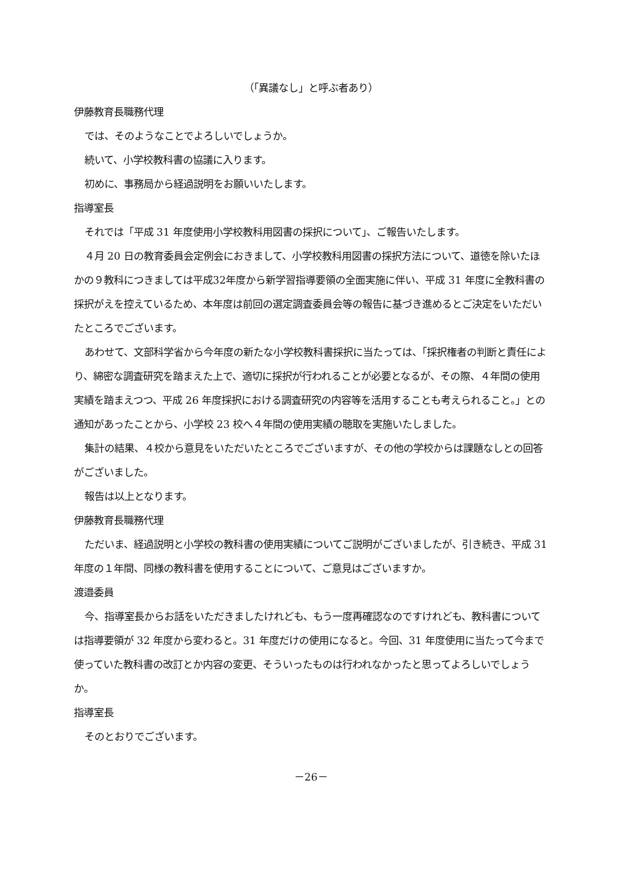（「異議なし」と呼ぶ者あり）
伊藤教育長職務代理
では、そのようなことでよろしいでしょうか。
続いて、小学校教科書の協議に入ります。
初めに、事務局から経過説明をお願いいたします。
指導室長
それでは「平成 31 年度使用小学校教科用図書の採択について」、ご報告いたします。
４月 20 日の教育委員会定例会におきまして、小学校教科用図書の採択方法について、道徳を除いたほかの９教科につきましては平成32年度から新学習指導要領の全面実施に伴い、平成 31 年度に全教科書の採択がえを控えているため、本年度は前回の選定調査委員会等の報告に基づき進めるとご決定をいただいたところでございます。
あわせて、文部科学省から今年度の新たな小学校教科書採択に当たっては、「採択権者の判断と責任により、綿密な調査研究を踏まえた上で、適切に採択が行われることが必要となるが、その際、４年間の使用実績を踏まえつつ、平成 26 年度採択における調査研究の内容等を活用することも考えられること。」との通知があったことから、小学校 23 校へ４年間の使用実績の聴取を実施いたしました。
集計の結果、４校から意見をいただいたところでございますが、その他の学校からは課題なしとの回答がございました。
報告は以上となります。
伊藤教育長職務代理
ただいま、経過説明と小学校の教科書の使用実績についてご説明がございましたが、引き続き、平成 31 年度の１年間、同様の教科書を使用することについて、ご意見はございますか。
渡邉委員
今、指導室長からお話をいただきましたけれども、もう一度再確認なのですけれども、教科書については指導要領が 32 年度から変わると。31 年度だけの使用になると。今回、31 年度使用に当たって今まで使っていた教科書の改訂とか内容の変更、そういったものは行われなかったと思ってよろしいでしょうか。
指導室長
そのとおりでございます。
－26－